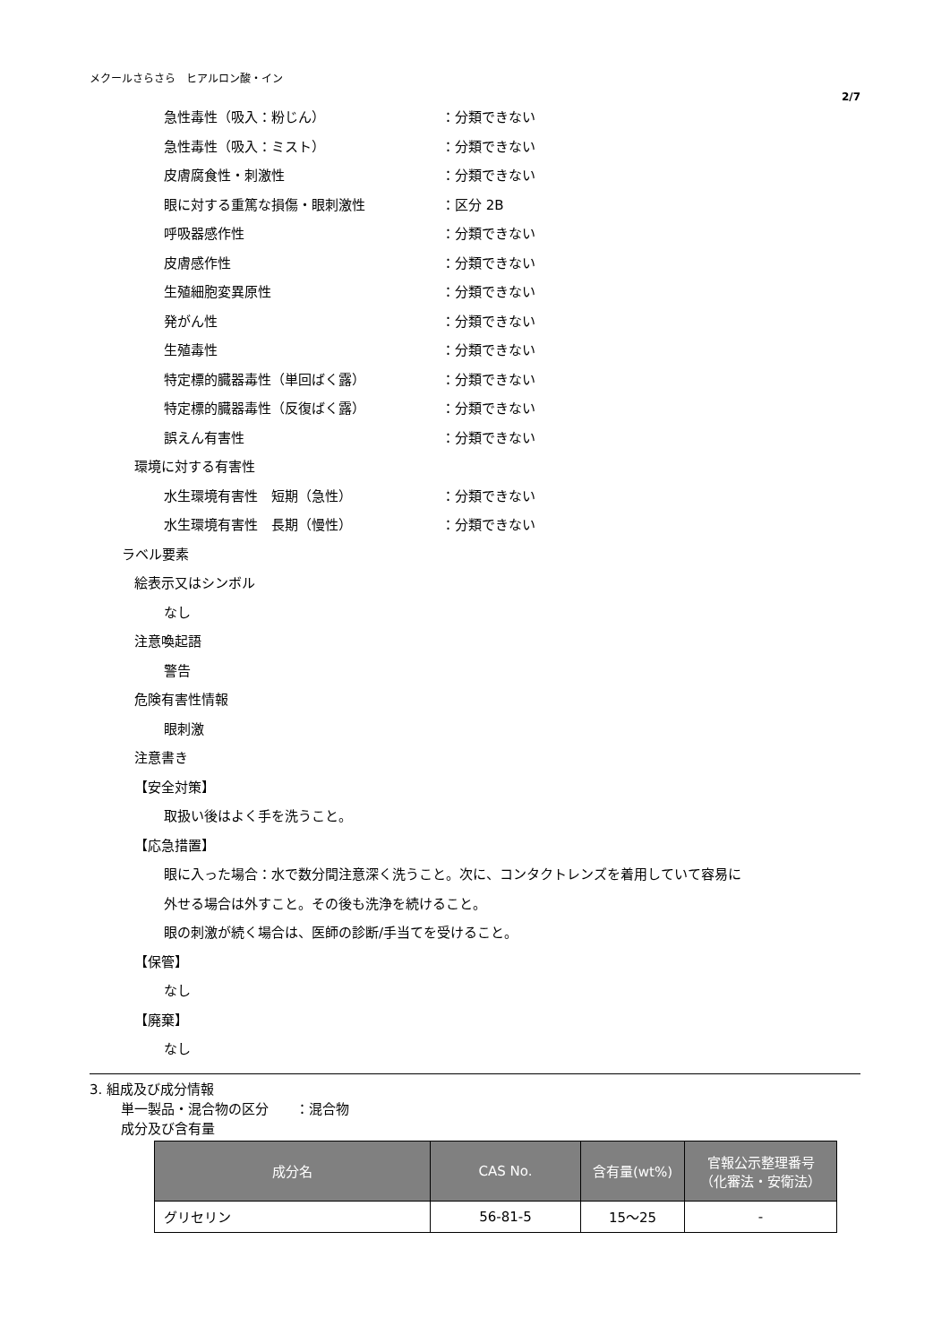メクールさらさら　ヒアルロン酸・イン
2/7
急性毒性（吸入：粉じん） ：分類できない
急性毒性（吸入：ミスト） ：分類できない
皮膚腐食性・刺激性 ：分類できない
眼に対する重篤な損傷・眼刺激性 ：区分 2B
呼吸器感作性 ：分類できない
皮膚感作性 ：分類できない
生殖細胞変異原性 ：分類できない
発がん性 ：分類できない
生殖毒性 ：分類できない
特定標的臓器毒性（単回ばく露） ：分類できない
特定標的臓器毒性（反復ばく露） ：分類できない
誤えん有害性 ：分類できない
環境に対する有害性
水生環境有害性　短期（急性） ：分類できない
水生環境有害性　長期（慢性） ：分類できない
ラベル要素
絵表示又はシンボル
なし
注意喚起語
警告
危険有害性情報
眼刺激
注意書き
【安全対策】
取扱い後はよく手を洗うこと。
【応急措置】
眼に入った場合：水で数分間注意深く洗うこと。次に、コンタクトレンズを着用していて容易に
外せる場合は外すこと。その後も洗浄を続けること。
眼の刺激が続く場合は、医師の診断/手当てを受けること。
【保管】
なし
【廃棄】
なし
3. 組成及び成分情報
単一製品・混合物の区分　　：混合物
成分及び含有量
| 成分名 | CAS No. | 含有量(wt%) | 官報公示整理番号 （化審法・安衛法） |
| --- | --- | --- | --- |
| グリセリン | 56-81-5 | 15～25 | - |